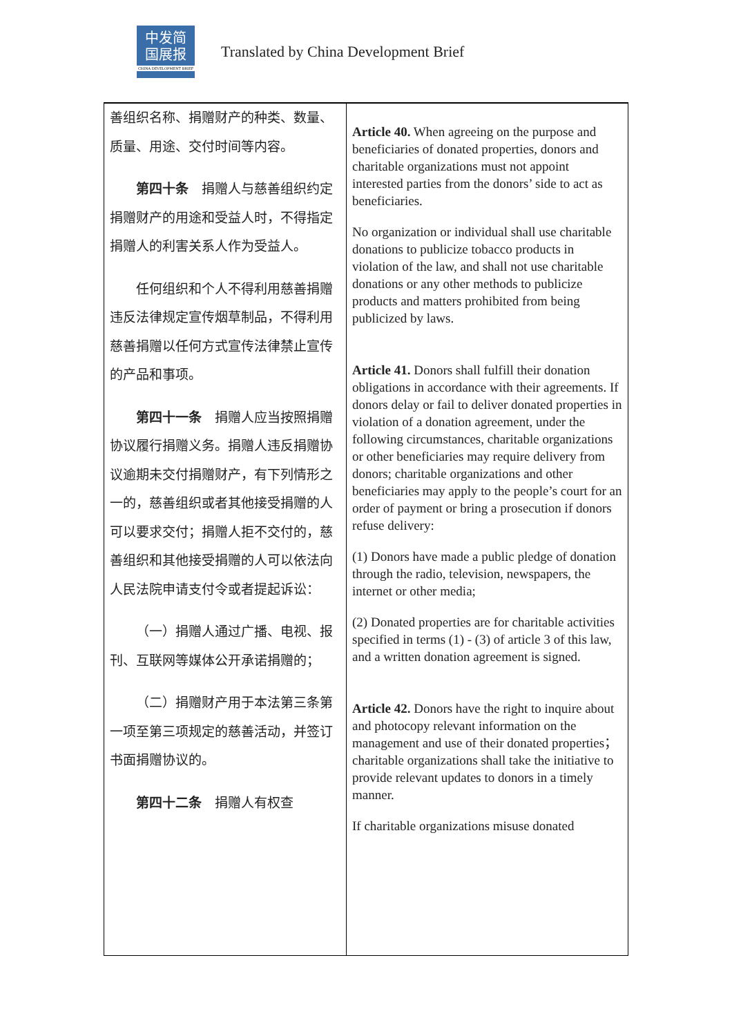中发简
国展报
CHINA DEVELOPMENT BRIEF
Translated by China Development Brief
| 善组织名称、捐赠财产的种类、数量、质量、用途、交付时间等内容。 第四十条 捐赠人与慈善组织约定捐赠财产的用途和受益人时，不得指定捐赠人的利害关系人作为受益人。 任何组织和个人不得利用慈善捐赠违反法律规定宣传烟草制品，不得利用慈善捐赠以任何方式宣传法律禁止宣传的产品和事项。 第四十一条 捐赠人应当按照捐赠协议履行捐赠义务。捐赠人违反捐赠协议逾期未交付捐赠财产，有下列情形之一的，慈善组织或者其他接受捐赠的人可以要求交付；捐赠人拒不交付的，慈善组织和其他接受捐赠的人可以依法向人民法院申请支付令或者提起诉讼： （一）捐赠人通过广播、电视、报刊、互联网等媒体公开承诺捐赠的； （二）捐赠财产用于本法第三条第一项至第三项规定的慈善活动，并签订书面捐赠协议的。 第四十二条 捐赠人有权查 | Article 40. When agreeing on the purpose and beneficiaries of donated properties, donors and charitable organizations must not appoint interested parties from the donors’ side to act as beneficiaries. No organization or individual shall use charitable donations to publicize tobacco products in violation of the law, and shall not use charitable donations or any other methods to publicize products and matters prohibited from being publicized by laws. Article 41. Donors shall fulfill their donation obligations in accordance with their agreements. If donors delay or fail to deliver donated properties in violation of a donation agreement, under the following circumstances, charitable organizations or other beneficiaries may require delivery from donors; charitable organizations and other beneficiaries may apply to the people’s court for an order of payment or bring a prosecution if donors refuse delivery: (1) Donors have made a public pledge of donation through the radio, television, newspapers, the internet or other media; (2) Donated properties are for charitable activities specified in terms (1) - (3) of article 3 of this law, and a written donation agreement is signed. Article 42. Donors have the right to inquire about and photocopy relevant information on the management and use of their donated properties； charitable organizations shall take the initiative to provide relevant updates to donors in a timely manner. If charitable organizations misuse donated |